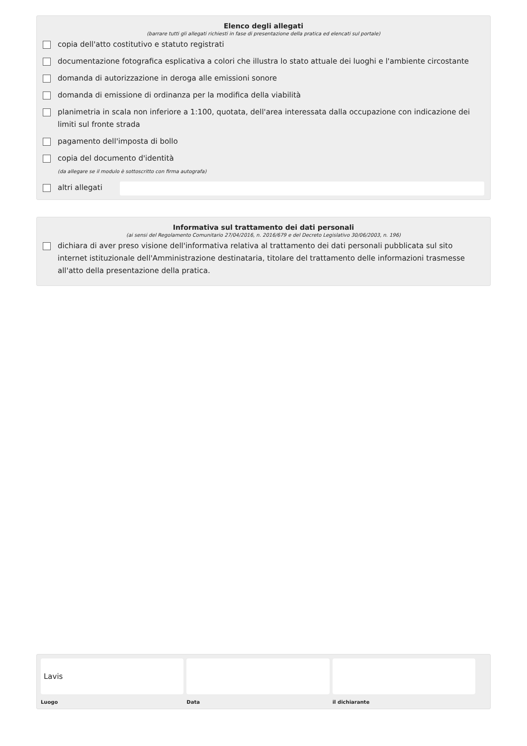Elenco degli allegati
(barrare tutti gli allegati richiesti in fase di presentazione della pratica ed elencati sul portale)
copia dell'atto costitutivo e statuto registrati
documentazione fotografica esplicativa a colori che illustra lo stato attuale dei luoghi e l'ambiente circostante
domanda di autorizzazione in deroga alle emissioni sonore
domanda di emissione di ordinanza per la modifica della viabilità
planimetria in scala non inferiore a 1:100, quotata, dell'area interessata dalla occupazione con indicazione dei limiti sul fronte strada
pagamento dell'imposta di bollo
copia del documento d'identità
(da allegare se il modulo è sottoscritto con firma autografa)
altri allegati
Informativa sul trattamento dei dati personali
(ai sensi del Regolamento Comunitario 27/04/2016, n. 2016/679 e del Decreto Legislativo 30/06/2003, n. 196)
dichiara di aver preso visione dell'informativa relativa al trattamento dei dati personali pubblicata sul sito internet istituzionale dell'Amministrazione destinataria, titolare del trattamento delle informazioni trasmesse all'atto della presentazione della pratica.
Lavis
Luogo
Data il dichiarante